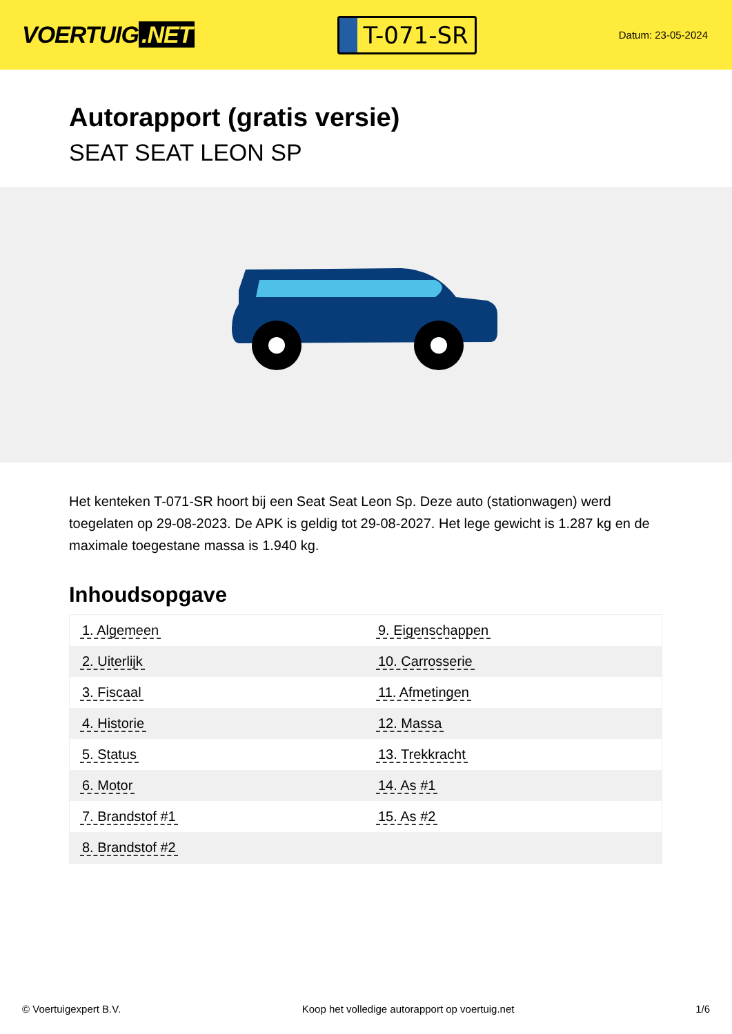VOERTUIG.NET
T-071-SR
Datum: 23-05-2024
Autorapport (gratis versie)
SEAT SEAT LEON SP
Het kenteken T-071-SR hoort bij een Seat Seat Leon Sp. Deze auto (stationwagen) werd toegelaten op 29-08-2023. De APK is geldig tot 29-08-2027. Het lege gewicht is 1.287 kg en de maximale toegestane massa is 1.940 kg.
Inhoudsopgave
| 1. Algemeen | 9. Eigenschappen |
| 2. Uiterlijk | 10. Carrosserie |
| 3. Fiscaal | 11. Afmetingen |
| 4. Historie | 12. Massa |
| 5. Status | 13. Trekkracht |
| 6. Motor | 14. As #1 |
| 7. Brandstof #1 | 15. As #2 |
| 8. Brandstof #2 | |
© Voertuigexpert B.V. Koop het volledige autorapport op voertuig.net 1/6